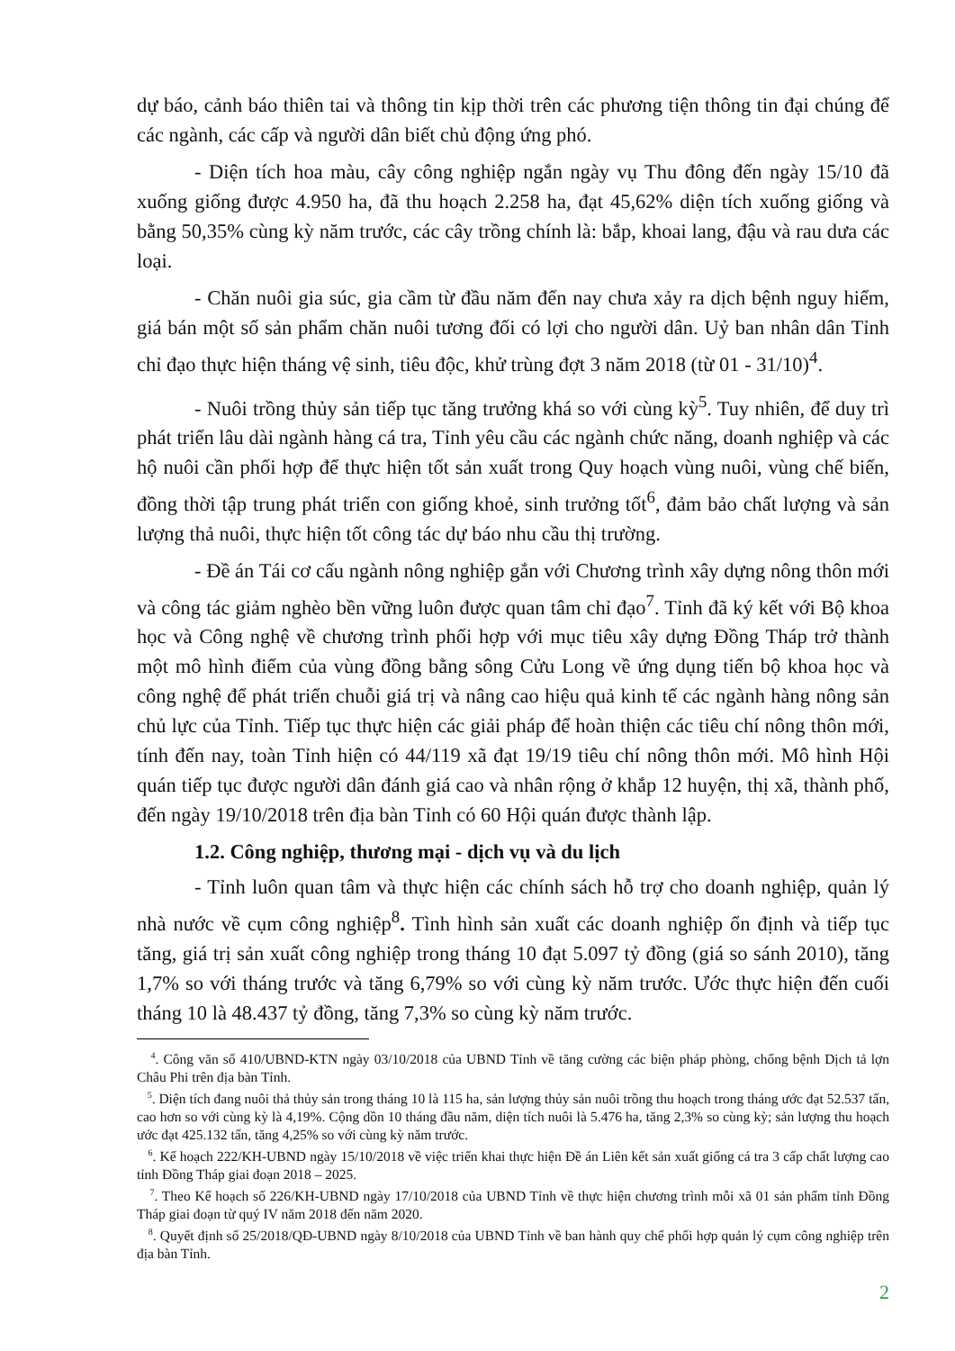dự báo, cảnh báo thiên tai và thông tin kịp thời trên các phương tiện thông tin đại chúng để các ngành, các cấp và người dân biết chủ động ứng phó.
- Diện tích hoa màu, cây công nghiệp ngắn ngày vụ Thu đông đến ngày 15/10 đã xuống giống được 4.950 ha, đã thu hoạch 2.258 ha, đạt 45,62% diện tích xuống giống và bằng 50,35% cùng kỳ năm trước, các cây trồng chính là: bắp, khoai lang, đậu và rau dưa các loại.
- Chăn nuôi gia súc, gia cầm từ đầu năm đến nay chưa xảy ra dịch bệnh nguy hiểm, giá bán một số sản phẩm chăn nuôi tương đối có lợi cho người dân. Uỷ ban nhân dân Tỉnh chỉ đạo thực hiện tháng vệ sinh, tiêu độc, khử trùng đợt 3 năm 2018 (từ 01 - 31/10)<sup>4</sup>.
- Nuôi trồng thủy sản tiếp tục tăng trưởng khá so với cùng kỳ<sup>5</sup>. Tuy nhiên, để duy trì phát triển lâu dài ngành hàng cá tra, Tỉnh yêu cầu các ngành chức năng, doanh nghiệp và các hộ nuôi cần phối hợp để thực hiện tốt sản xuất trong Quy hoạch vùng nuôi, vùng chế biến, đồng thời tập trung phát triển con giống khoẻ, sinh trưởng tốt<sup>6</sup>, đảm bảo chất lượng và sản lượng thả nuôi, thực hiện tốt công tác dự báo nhu cầu thị trường.
- Đề án Tái cơ cấu ngành nông nghiệp gắn với Chương trình xây dựng nông thôn mới và công tác giảm nghèo bền vững luôn được quan tâm chỉ đạo<sup>7</sup>. Tỉnh đã ký kết với Bộ khoa học và Công nghệ về chương trình phối hợp với mục tiêu xây dựng Đồng Tháp trở thành một mô hình điểm của vùng đồng bằng sông Cửu Long về ứng dụng tiến bộ khoa học và công nghệ để phát triển chuỗi giá trị và nâng cao hiệu quả kinh tế các ngành hàng nông sản chủ lực của Tỉnh. Tiếp tục thực hiện các giải pháp để hoàn thiện các tiêu chí nông thôn mới, tính đến nay, toàn Tỉnh hiện có 44/119 xã đạt 19/19 tiêu chí nông thôn mới. Mô hình Hội quán tiếp tục được người dân đánh giá cao và nhân rộng ở khắp 12 huyện, thị xã, thành phố, đến ngày 19/10/2018 trên địa bàn Tỉnh có 60 Hội quán được thành lập.
1.2. Công nghiệp, thương mại - dịch vụ và du lịch
- Tỉnh luôn quan tâm và thực hiện các chính sách hỗ trợ cho doanh nghiệp, quản lý nhà nước về cụm công nghiệp<sup>8</sup>. Tình hình sản xuất các doanh nghiệp ổn định và tiếp tục tăng, giá trị sản xuất công nghiệp trong tháng 10 đạt 5.097 tỷ đồng (giá so sánh 2010), tăng 1,7% so với tháng trước và tăng 6,79% so với cùng kỳ năm trước. Ước thực hiện đến cuối tháng 10 là 48.437 tỷ đồng, tăng 7,3% so cùng kỳ năm trước.
<sup>4</sup>. Công văn số 410/UBND-KTN ngày 03/10/2018 của UBND Tỉnh về tăng cường các biện pháp phòng, chống bệnh Dịch tả lợn Châu Phi trên địa bàn Tỉnh.
<sup>5</sup>. Diện tích đang nuôi thả thủy sản trong tháng 10 là 115 ha, sản lượng thủy sản nuôi trồng thu hoạch trong tháng ước đạt 52.537 tấn, cao hơn so với cùng kỳ là 4,19%. Cộng dồn 10 tháng đầu năm, diện tích nuôi là 5.476 ha, tăng 2,3% so cùng kỳ; sản lượng thu hoạch ước đạt 425.132 tấn, tăng 4,25% so với cùng kỳ năm trước.
<sup>6</sup>. Kế hoạch 222/KH-UBND ngày 15/10/2018 về việc triển khai thực hiện Đề án Liên kết sản xuất giống cá tra 3 cấp chất lượng cao tỉnh Đồng Tháp giai đoạn 2018 – 2025.
<sup>7</sup>. Theo Kế hoạch số 226/KH-UBND ngày 17/10/2018 của UBND Tỉnh về thực hiện chương trình mỗi xã 01 sản phẩm tỉnh Đồng Tháp giai đoạn từ quý IV năm 2018 đến năm 2020.
<sup>8</sup>. Quyết định số 25/2018/QĐ-UBND ngày 8/10/2018 của UBND Tỉnh về ban hành quy chế phối hợp quản lý cụm công nghiệp trên địa bàn Tỉnh.
2